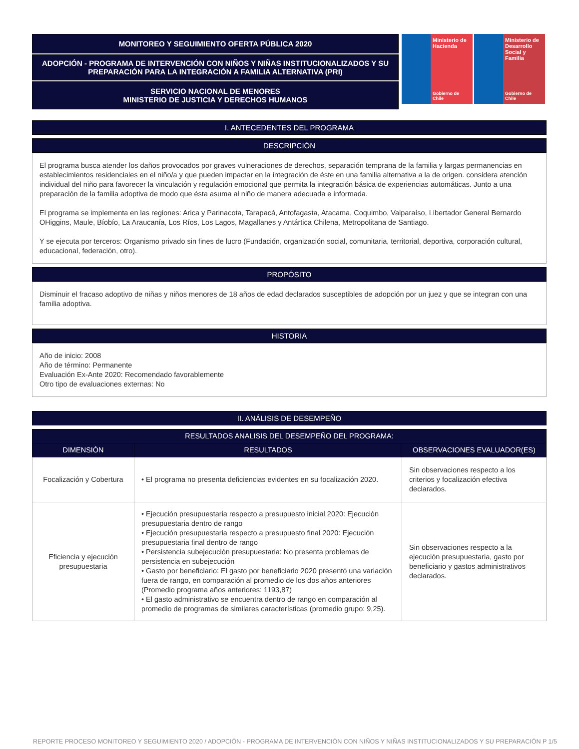MONITOREO Y SEGUIMIENTO OFERTA PÚBLICA 2020
ADOPCIÓN - PROGRAMA DE INTERVENCIÓN CON NIÑOS Y NIÑAS INSTITUCIONALIZADOS Y SU PREPARACIÓN PARA LA INTEGRACIÓN A FAMILIA ALTERNATIVA (PRI)
SERVICIO NACIONAL DE MENORES
MINISTERIO DE JUSTICIA Y DERECHOS HUMANOS
Ministerio de Hacienda
Gobierno de Chile
Ministerio de Desarrollo Social y Familia
Gobierno de Chile
I. ANTECEDENTES DEL PROGRAMA
DESCRIPCIÓN
El programa busca atender los daños provocados por graves vulneraciones de derechos, separación temprana de la familia y largas permanencias en establecimientos residenciales en el niño/a y que pueden impactar en la integración de éste en una familia alternativa a la de origen. considera atención individual del niño para favorecer la vinculación y regulación emocional que permita la integración básica de experiencias automáticas. Junto a una preparación de la familia adoptiva de modo que ésta asuma al niño de manera adecuada e informada.
El programa se implementa en las regiones: Arica y Parinacota, Tarapacá, Antofagasta, Atacama, Coquimbo, Valparaíso, Libertador General Bernardo OHiggins, Maule, Bíobío, La Araucanía, Los Ríos, Los Lagos, Magallanes y Antártica Chilena, Metropolitana de Santiago.
Y se ejecuta por terceros: Organismo privado sin fines de lucro (Fundación, organización social, comunitaria, territorial, deportiva, corporación cultural, educacional, federación, otro).
PROPÓSITO
Disminuir el fracaso adoptivo de niñas y niños menores de 18 años de edad declarados susceptibles de adopción por un juez y que se integran con una familia adoptiva.
HISTORIA
Año de inicio: 2008
Año de término: Permanente
Evaluación Ex-Ante 2020: Recomendado favorablemente
Otro tipo de evaluaciones externas: No
II. ANÁLISIS DE DESEMPEÑO
| RESULTADOS ANALISIS DEL DESEMPEÑO DEL PROGRAMA: | | |
| --- | --- | --- |
| DIMENSIÓN | RESULTADOS | OBSERVACIONES EVALUADOR(ES) |
| Focalización y Cobertura | • El programa no presenta deficiencias evidentes en su focalización 2020. | Sin observaciones respecto a los criterios y focalización efectiva declarados. |
| Eficiencia y ejecución presupuestaria | • Ejecución presupuestaria respecto a presupuesto inicial 2020: Ejecución presupuestaria dentro de rango • Ejecución presupuestaria respecto a presupuesto final 2020: Ejecución presupuestaria final dentro de rango • Persistencia subejecución presupuestaria: No presenta problemas de persistencia en subejecución • Gasto por beneficiario: El gasto por beneficiario 2020 presentó una variación fuera de rango, en comparación al promedio de los dos años anteriores (Promedio programa años anteriores: 1193,87) • El gasto administrativo se encuentra dentro de rango en comparación al promedio de programas de similares características (promedio grupo: 9,25). | Sin observaciones respecto a la ejecución presupuestaria, gasto por beneficiario y gastos administrativos declarados. |
REPORTE PROCESO MONITOREO Y SEGUIMIENTO 2020 / ADOPCIÓN - PROGRAMA DE INTERVENCIÓN CON NIÑOS Y NIÑAS INSTITUCIONALIZADOS Y SU PREPARACIÓN P 1/5